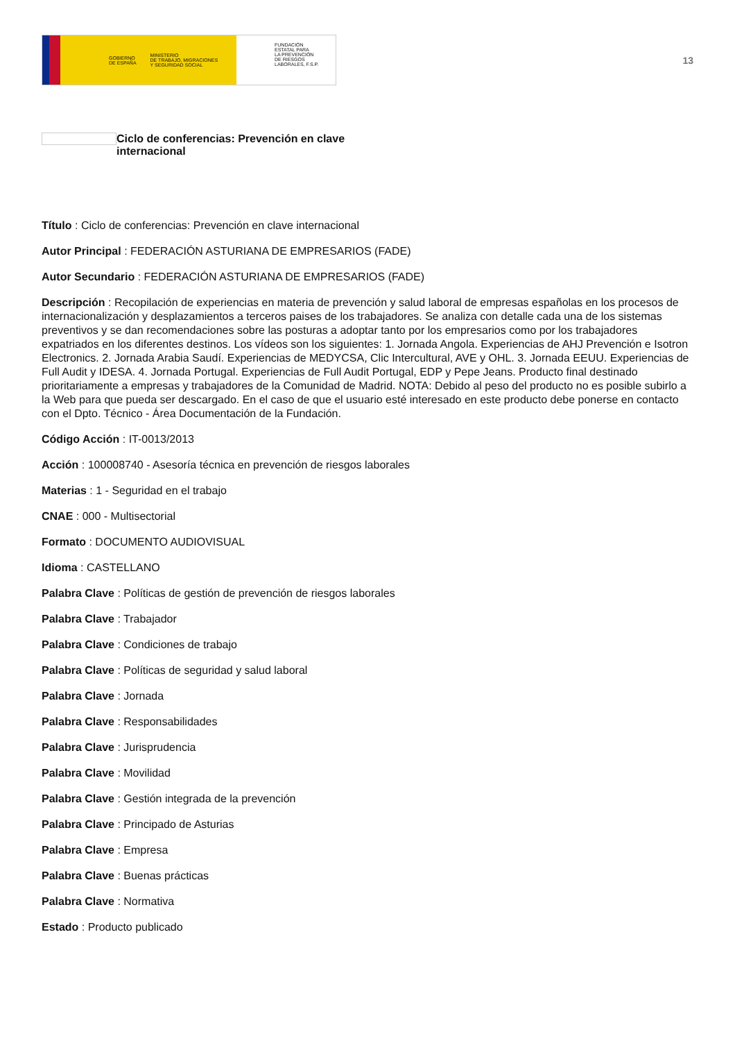GOBIERNO
DE ESPAÑA MINISTERIO
DE TRABAJO, MIGRACIONES
Y SEGURIDAD SOCIAL
FUNDACIÓN
ESTATAL PARA
LA PREVENCIÓN
DE RIESGOS
LABORALES, F.S.P.
13
Ciclo de conferencias: Prevención en clave internacional
Título : Ciclo de conferencias: Prevención en clave internacional
Autor Principal : FEDERACIÓN ASTURIANA DE EMPRESARIOS (FADE)
Autor Secundario : FEDERACIÓN ASTURIANA DE EMPRESARIOS (FADE)
Descripción : Recopilación de experiencias en materia de prevención y salud laboral de empresas españolas en los procesos de internacionalización y desplazamientos a terceros paises de los trabajadores. Se analiza con detalle cada una de los sistemas preventivos y se dan recomendaciones sobre las posturas a adoptar tanto por los empresarios como por los trabajadores expatriados en los diferentes destinos. Los vídeos son los siguientes: 1. Jornada Angola. Experiencias de AHJ Prevención e Isotron Electronics. 2. Jornada Arabia Saudí. Experiencias de MEDYCSA, Clic Intercultural, AVE y OHL. 3. Jornada EEUU. Experiencias de Full Audit y IDESA. 4. Jornada Portugal. Experiencias de Full Audit Portugal, EDP y Pepe Jeans. Producto final destinado prioritariamente a empresas y trabajadores de la Comunidad de Madrid. NOTA: Debido al peso del producto no es posible subirlo a la Web para que pueda ser descargado. En el caso de que el usuario esté interesado en este producto debe ponerse en contacto con el Dpto. Técnico - Área Documentación de la Fundación.
Código Acción : IT-0013/2013
Acción : 100008740 - Asesoría técnica en prevención de riesgos laborales
Materias : 1 - Seguridad en el trabajo
CNAE : 000 - Multisectorial
Formato : DOCUMENTO AUDIOVISUAL
Idioma : CASTELLANO
Palabra Clave : Políticas de gestión de prevención de riesgos laborales
Palabra Clave : Trabajador
Palabra Clave : Condiciones de trabajo
Palabra Clave : Políticas de seguridad y salud laboral
Palabra Clave : Jornada
Palabra Clave : Responsabilidades
Palabra Clave : Jurisprudencia
Palabra Clave : Movilidad
Palabra Clave : Gestión integrada de la prevención
Palabra Clave : Principado de Asturias
Palabra Clave : Empresa
Palabra Clave : Buenas prácticas
Palabra Clave : Normativa
Estado : Producto publicado